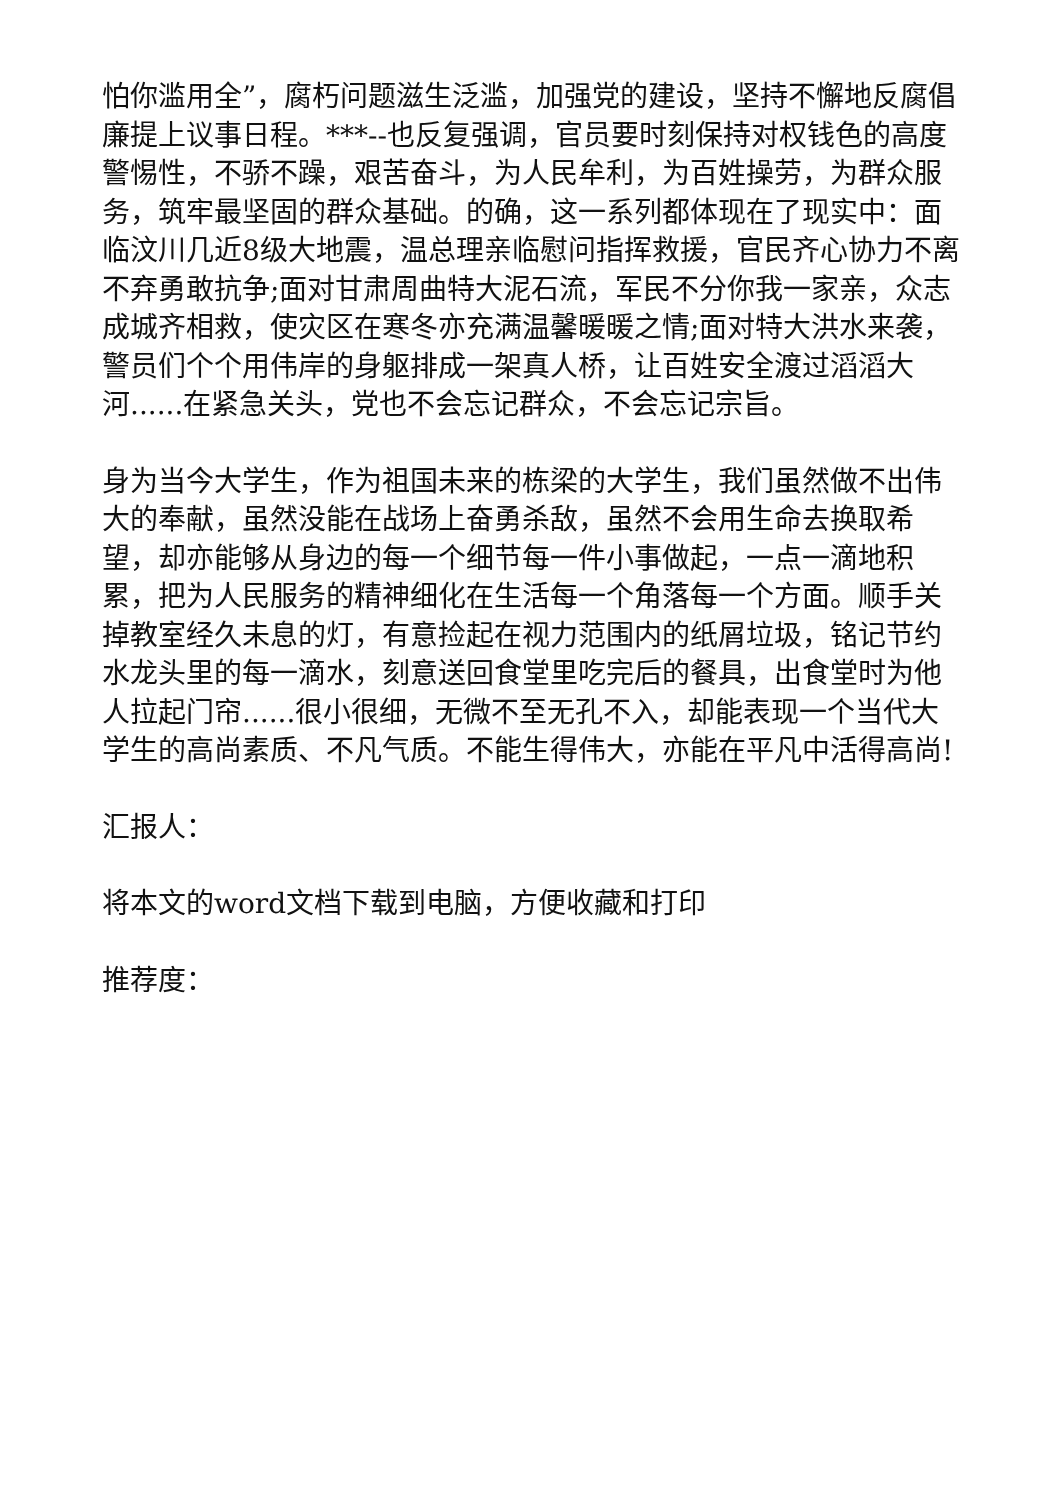怕你滥用全”，腐朽问题滋生泛滥，加强党的建设，坚持不懈地反腐倡廉提上议事日程。***--也反复强调，官员要时刻保持对权钱色的高度警惕性，不骄不躁，艰苦奋斗，为人民牟利，为百姓操劳，为群众服务，筑牢最坚固的群众基础。的确，这一系列都体现在了现实中：面临汶川几近8级大地震，温总理亲临慰问指挥救援，官民齐心协力不离不弃勇敢抗争;面对甘肃周曲特大泥石流，军民不分你我一家亲，众志成城齐相救，使灾区在寒冬亦充满温馨暖暖之情;面对特大洪水来袭，警员们个个用伟岸的身躯排成一架真人桥，让百姓安全渡过滔滔大河......在紧急关头，党也不会忘记群众，不会忘记宗旨。
身为当今大学生，作为祖国未来的栋梁的大学生，我们虽然做不出伟大的奉献，虽然没能在战场上奋勇杀敌，虽然不会用生命去换取希望，却亦能够从身边的每一个细节每一件小事做起，一点一滴地积累，把为人民服务的精神细化在生活每一个角落每一个方面。顺手关掉教室经久未息的灯，有意捡起在视力范围内的纸屑垃圾，铭记节约水龙头里的每一滴水，刻意送回食堂里吃完后的餐具，出食堂时为他人拉起门帘......很小很细，无微不至无孔不入，却能表现一个当代大学生的高尚素质、不凡气质。不能生得伟大，亦能在平凡中活得高尚!
汇报人：
将本文的word文档下载到电脑，方便收藏和打印
推荐度：